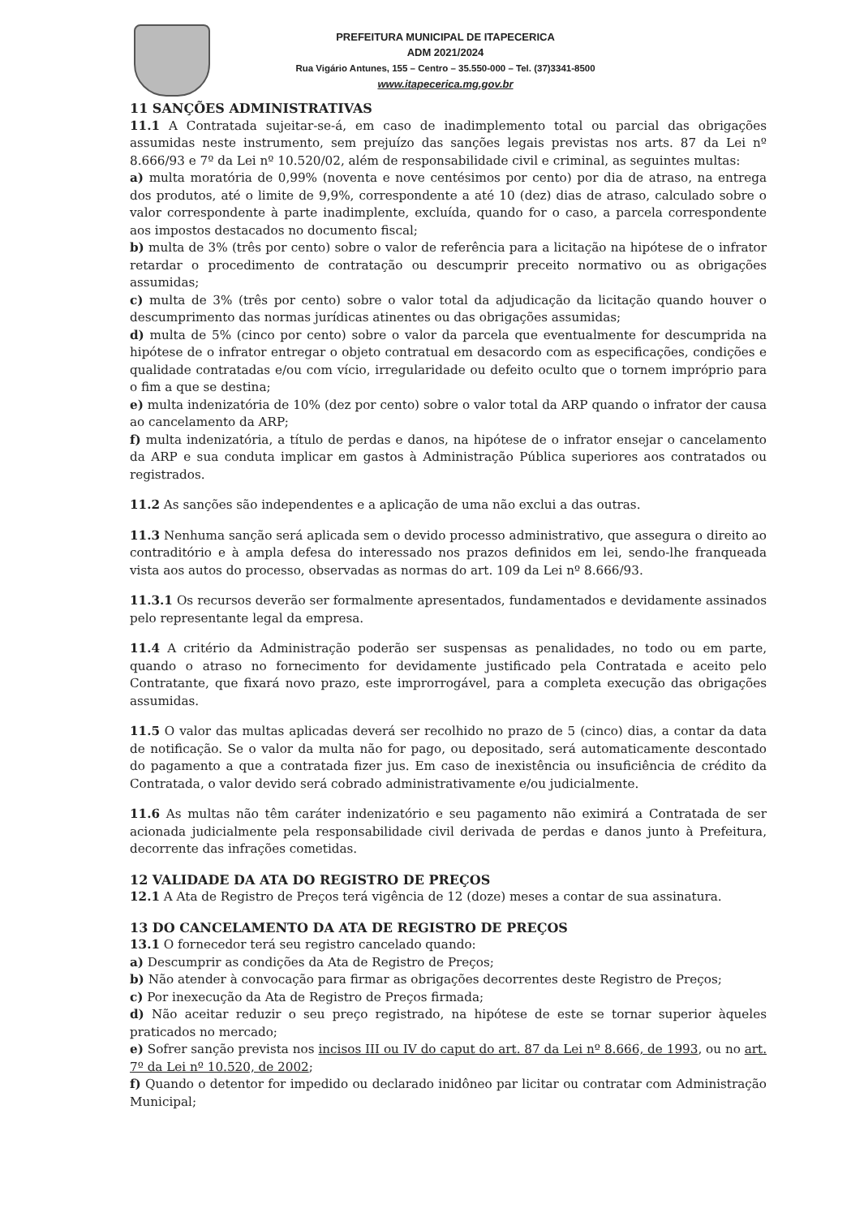PREFEITURA MUNICIPAL DE ITAPECERICA
ADM 2021/2024
Rua Vigário Antunes, 155 – Centro – 35.550-000 – Tel. (37)3341-8500
www.itapecerica.mg.gov.br
11 SANÇÕES ADMINISTRATIVAS
11.1 A Contratada sujeitar-se-á, em caso de inadimplemento total ou parcial das obrigações assumidas neste instrumento, sem prejuízo das sanções legais previstas nos arts. 87 da Lei nº 8.666/93 e 7º da Lei nº 10.520/02, além de responsabilidade civil e criminal, as seguintes multas:
a) multa moratória de 0,99% (noventa e nove centésimos por cento) por dia de atraso, na entrega dos produtos, até o limite de 9,9%, correspondente a até 10 (dez) dias de atraso, calculado sobre o valor correspondente à parte inadimplente, excluída, quando for o caso, a parcela correspondente aos impostos destacados no documento fiscal;
b) multa de 3% (três por cento) sobre o valor de referência para a licitação na hipótese de o infrator retardar o procedimento de contratação ou descumprir preceito normativo ou as obrigações assumidas;
c) multa de 3% (três por cento) sobre o valor total da adjudicação da licitação quando houver o descumprimento das normas jurídicas atinentes ou das obrigações assumidas;
d) multa de 5% (cinco por cento) sobre o valor da parcela que eventualmente for descumprida na hipótese de o infrator entregar o objeto contratual em desacordo com as especificações, condições e qualidade contratadas e/ou com vício, irregularidade ou defeito oculto que o tornem impróprio para o fim a que se destina;
e) multa indenizatória de 10% (dez por cento) sobre o valor total da ARP quando o infrator der causa ao cancelamento da ARP;
f) multa indenizatória, a título de perdas e danos, na hipótese de o infrator ensejar o cancelamento da ARP e sua conduta implicar em gastos à Administração Pública superiores aos contratados ou registrados.
11.2 As sanções são independentes e a aplicação de uma não exclui a das outras.
11.3 Nenhuma sanção será aplicada sem o devido processo administrativo, que assegura o direito ao contraditório e à ampla defesa do interessado nos prazos definidos em lei, sendo-lhe franqueada vista aos autos do processo, observadas as normas do art. 109 da Lei nº 8.666/93.
11.3.1 Os recursos deverão ser formalmente apresentados, fundamentados e devidamente assinados pelo representante legal da empresa.
11.4 A critério da Administração poderão ser suspensas as penalidades, no todo ou em parte, quando o atraso no fornecimento for devidamente justificado pela Contratada e aceito pelo Contratante, que fixará novo prazo, este improrrogável, para a completa execução das obrigações assumidas.
11.5 O valor das multas aplicadas deverá ser recolhido no prazo de 5 (cinco) dias, a contar da data de notificação. Se o valor da multa não for pago, ou depositado, será automaticamente descontado do pagamento a que a contratada fizer jus. Em caso de inexistência ou insuficiência de crédito da Contratada, o valor devido será cobrado administrativamente e/ou judicialmente.
11.6 As multas não têm caráter indenizatório e seu pagamento não eximirá a Contratada de ser acionada judicialmente pela responsabilidade civil derivada de perdas e danos junto à Prefeitura, decorrente das infrações cometidas.
12 VALIDADE DA ATA DO REGISTRO DE PREÇOS
12.1 A Ata de Registro de Preços terá vigência de 12 (doze) meses a contar de sua assinatura.
13 DO CANCELAMENTO DA ATA DE REGISTRO DE PREÇOS
13.1 O fornecedor terá seu registro cancelado quando:
a) Descumprir as condições da Ata de Registro de Preços;
b) Não atender à convocação para firmar as obrigações decorrentes deste Registro de Preços;
c) Por inexecução da Ata de Registro de Preços firmada;
d) Não aceitar reduzir o seu preço registrado, na hipótese de este se tornar superior àqueles praticados no mercado;
e) Sofrer sanção prevista nos incisos III ou IV do caput do art. 87 da Lei nº 8.666, de 1993, ou no art. 7º da Lei nº 10.520, de 2002;
f) Quando o detentor for impedido ou declarado inidôneo par licitar ou contratar com Administração Municipal;